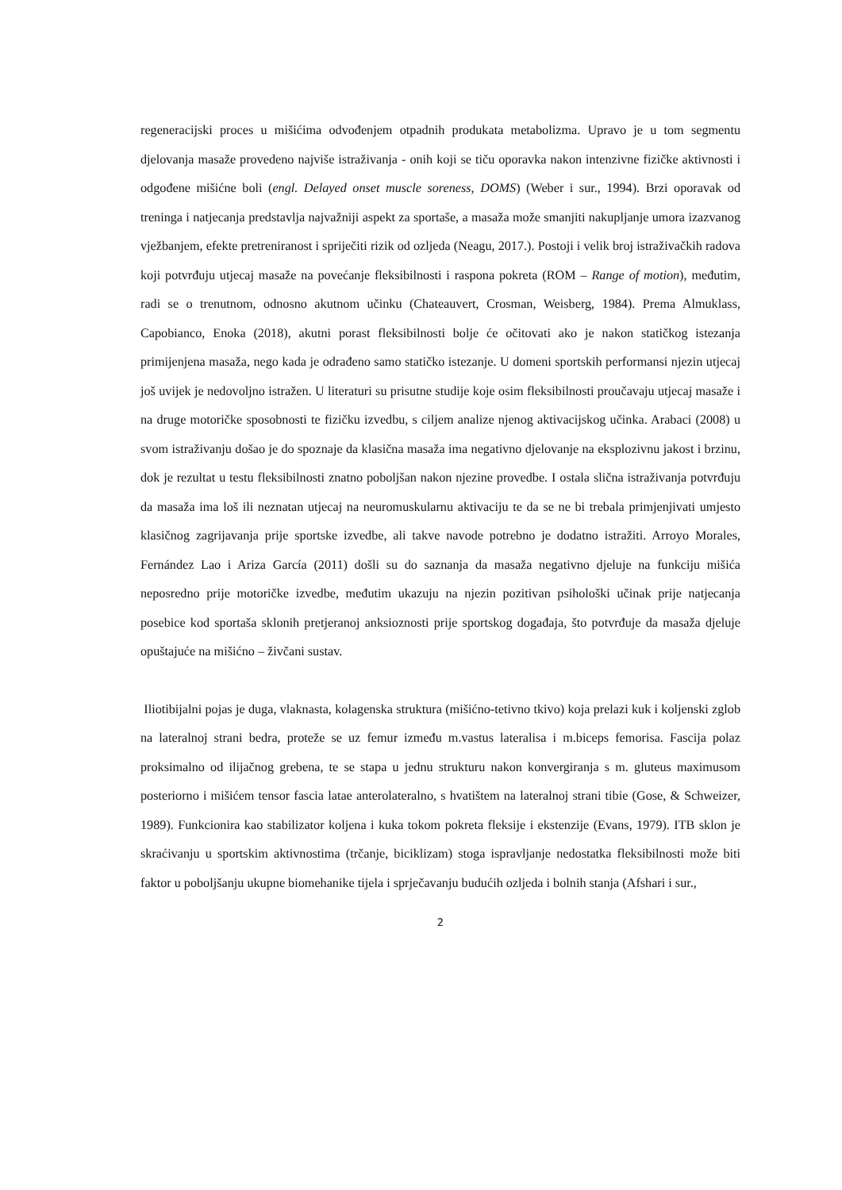regeneracijski proces u mišićima odvođenjem otpadnih produkata metabolizma. Upravo je u tom segmentu djelovanja masaže provedeno najviše istraživanja - onih koji se tiču oporavka nakon intenzivne fizičke aktivnosti i odgođene mišićne boli (engl. Delayed onset muscle soreness, DOMS) (Weber i sur., 1994). Brzi oporavak od treninga i natjecanja predstavlja najvažniji aspekt za sportaše, a masaža može smanjiti nakupljanje umora izazvanog vježbanjem, efekte pretreniranost i spriječiti rizik od ozljeda (Neagu, 2017.). Postoji i velik broj istraživačkih radova koji potvrđuju utjecaj masaže na povećanje fleksibilnosti i raspona pokreta (ROM – Range of motion), međutim, radi se o trenutnom, odnosno akutnom učinku (Chateauvert, Crosman, Weisberg, 1984). Prema Almuklass, Capobianco, Enoka (2018), akutni porast fleksibilnosti bolje će očitovati ako je nakon statičkog istezanja primijenjena masaža, nego kada je odrađeno samo statičko istezanje. U domeni sportskih performansi njezin utjecaj još uvijek je nedovoljno istražen. U literaturi su prisutne studije koje osim fleksibilnosti proučavaju utjecaj masaže i na druge motoričke sposobnosti te fizičku izvedbu, s ciljem analize njenog aktivacijskog učinka. Arabaci (2008) u svom istraživanju došao je do spoznaje da klasična masaža ima negativno djelovanje na eksplozivnu jakost i brzinu, dok je rezultat u testu fleksibilnosti znatno poboljšan nakon njezine provedbe. I ostala slična istraživanja potvrđuju da masaža ima loš ili neznatan utjecaj na neuromuskularnu aktivaciju te da se ne bi trebala primjenjivati umjesto klasičnog zagrijavanja prije sportske izvedbe, ali takve navode potrebno je dodatno istražiti. Arroyo Morales, Fernández Lao i Ariza García (2011) došli su do saznanja da masaža negativno djeluje na funkciju mišića neposredno prije motoričke izvedbe, međutim ukazuju na njezin pozitivan psihološki učinak prije natjecanja posebice kod sportaša sklonih pretjeranoj anksioznosti prije sportskog događaja, što potvrđuje da masaža djeluje opuštajuće na mišićno – živčani sustav.
Iliotibijalni pojas je duga, vlaknasta, kolagenska struktura (mišićno-tetivno tkivo) koja prelazi kuk i koljenski zglob na lateralnoj strani bedra, proteže se uz femur između m.vastus lateralisa i m.biceps femorisa. Fascija polaz proksimalno od ilijačnog grebena, te se stapa u jednu strukturu nakon konvergiranja s m. gluteus maximusom posteriorno i mišićem tensor fascia latae anterolateralno, s hvatištem na lateralnoj strani tibie (Gose, & Schweizer, 1989). Funkcionira kao stabilizator koljena i kuka tokom pokreta fleksije i ekstenzije (Evans, 1979). ITB sklon je skraćivanju u sportskim aktivnostima (trčanje, biciklizam) stoga ispravljanje nedostatka fleksibilnosti može biti faktor u poboljšanju ukupne biomehanike tijela i sprječavanju budućih ozljeda i bolnih stanja (Afshari i sur.,
2